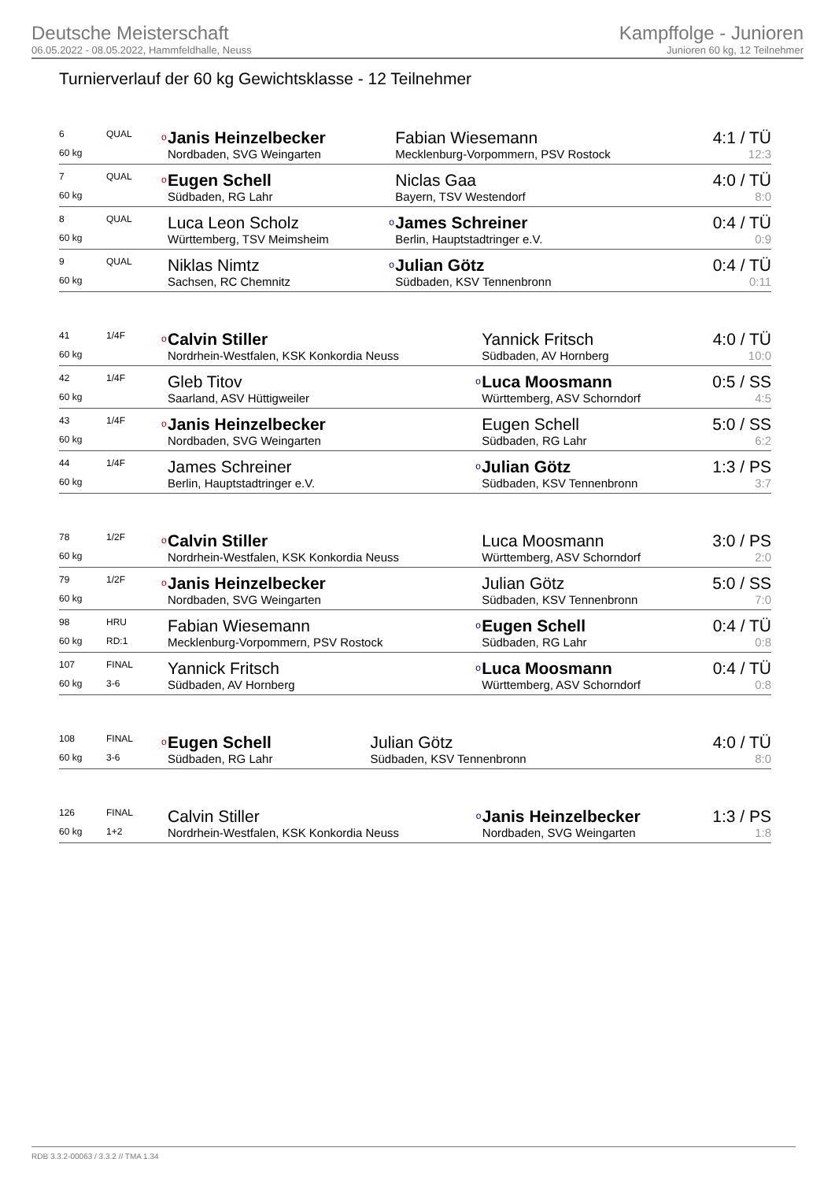Deutsche Meisterschaft
06.05.2022 - 08.05.2022, Hammfeldhalle, Neuss
Kampffolge - Junioren
Junioren 60 kg, 12 Teilnehmer
Turnierverlauf der 60 kg Gewichtsklasse - 12 Teilnehmer
| 6 | QUAL | o | Janis Heinzelbecker | | Fabian Wiesemann | 4:1 / TÜ |
| 60 kg | | | Nordbaden, SVG Weingarten | | Mecklenburg-Vorpommern, PSV Rostock | 12:3 |
| 7 | QUAL | o | Eugen Schell | | Niclas Gaa | 4:0 / TÜ |
| 60 kg | | | Südbaden, RG Lahr | | Bayern, TSV Westendorf | 8:0 |
| 8 | QUAL | | Luca Leon Scholz | o | James Schreiner | 0:4 / TÜ |
| 60 kg | | | Württemberg, TSV Meimsheim | | Berlin, Hauptstadtringer e.V. | 0:9 |
| 9 | QUAL | | Niklas Nimtz | o | Julian Götz | 0:4 / TÜ |
| 60 kg | | | Sachsen, RC Chemnitz | | Südbaden, KSV Tennenbronn | 0:11 |
| 41 | 1/4F | o | Calvin Stiller | | Yannick Fritsch | 4:0 / TÜ |
| 60 kg | | | Nordrhein-Westfalen, KSK Konkordia Neuss | | Südbaden, AV Hornberg | 10:0 |
| 42 | 1/4F | | Gleb Titov | o | Luca Moosmann | 0:5 / SS |
| 60 kg | | | Saarland, ASV Hüttigweiler | | Württemberg, ASV Schorndorf | 4:5 |
| 43 | 1/4F | o | Janis Heinzelbecker | | Eugen Schell | 5:0 / SS |
| 60 kg | | | Nordbaden, SVG Weingarten | | Südbaden, RG Lahr | 6:2 |
| 44 | 1/4F | | James Schreiner | o | Julian Götz | 1:3 / PS |
| 60 kg | | | Berlin, Hauptstadtringer e.V. | | Südbaden, KSV Tennenbronn | 3:7 |
| 78 | 1/2F | o | Calvin Stiller | | Luca Moosmann | 3:0 / PS |
| 60 kg | | | Nordrhein-Westfalen, KSK Konkordia Neuss | | Württemberg, ASV Schorndorf | 2:0 |
| 79 | 1/2F | o | Janis Heinzelbecker | | Julian Götz | 5:0 / SS |
| 60 kg | | | Nordbaden, SVG Weingarten | | Südbaden, KSV Tennenbronn | 7:0 |
| 98 | HRU | | Fabian Wiesemann | o | Eugen Schell | 0:4 / TÜ |
| 60 kg | RD:1 | | Mecklenburg-Vorpommern, PSV Rostock | | Südbaden, RG Lahr | 0:8 |
| 107 | FINAL | | Yannick Fritsch | o | Luca Moosmann | 0:4 / TÜ |
| 60 kg | 3-6 | | Südbaden, AV Hornberg | | Württemberg, ASV Schorndorf | 0:8 |
| 108 | FINAL | o | Eugen Schell | | Julian Götz | 4:0 / TÜ |
| 60 kg | 3-6 | | Südbaden, RG Lahr | | Südbaden, KSV Tennenbronn | 8:0 |
| 126 | FINAL | | Calvin Stiller | o | Janis Heinzelbecker | 1:3 / PS |
| 60 kg | 1+2 | | Nordrhein-Westfalen, KSK Konkordia Neuss | | Nordbaden, SVG Weingarten | 1:8 |
RDB 3.3.2-00063 / 3.3.2 // TMA 1.34